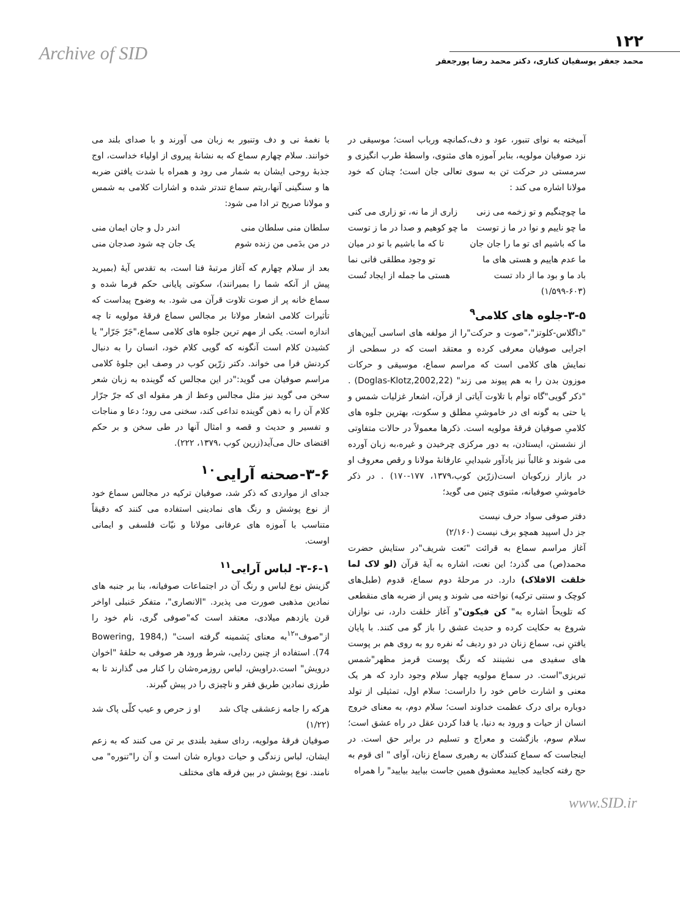Archive of SID
۱۲۲
محمد جعفر یوسفیان کناری، دکتر محمد رضا پورجعفر
آمیخته به نوای تنبور، عود و دف،کمانچه ورباب است؛ موسیقی در نزد صوفیان مولویه، بنابر آموزه های مثنوی، واسطهٔ طرب انگیزی و سرمستی در حرکت تن به سوی تعالی جان است؛ چنان که خود مولانا اشاره می کند :
ما چوچنگیم و تو زخمه می زنی زاری از ما نه، تو زاری می کنی
ما چو ناییم و نوا در ما ز توست ما چو کوهیم و صدا در ما ز توست
ما که باشیم ای تو ما را جان جان تا که ما باشیم با تو در میان
ما عدم هاییم و هستی های ما تو وجود مطلقی فانی نما
باد ما و بود ما از داد تست هستی ما جمله از ایجاد تُست
(۱/۵۹۹-۶۰۳)
۳-۵-جلوه های کلامی<sup>۹</sup>
"داگلاس-کلوتز"،"صوت و حرکت"را از مولفه های اساسی آیین‌های اجرایی صوفیان معرفی کرده و معتقد است که در سطحی از نمایش های کلامی است که مراسم سماع، موسیقی و حرکات موزون بدن را به هم پیوند می زند" (Doglas-Klotz,2002,22) . "ذکر گویی"گاه توأم با تلاوت آیاتی از قرآن، اشعار غزلیات شمس و یا حتی به گونه ای در خاموشیِ مطلق و سکوت، بهترین جلوه های کلامیِ صوفیان فرقهٔ مولویه است. ذکرها معمولاً در حالات متفاوتی از نشستن، ایستادن، به دور مرکزی چرخیدن و غیره،به زبان آورده می شوند و غالباً نیز یادآور شیداییِ عارفانهٔ مولانا و رقص معروف او در بازار زرکوبان است(زرّین کوب،۱۳۷۹، ۱۷۷-۱۷۰) . در ذکر خاموشیِ صوفیانه، مثنوی چنین می گوید؛
دفتر صوفی سواد حرف نیست
جز دل اسپید همچو برف نیست (۲/۱۶۰)
آغاز مراسم سماع به قرائت "نَعت شریف"در ستایش حضرت محمد(ص) می گذرد؛ این نعت، اشاره به آیهٔ قرآن (لو لاک لما خلقت الافلاک) دارد. در مرحلهٔ دوم سماع، قدوم (طبل‌های کوچک و سنتی ترکیه) نواخته می شوند و پس از ضربه های منقطعی که تلویحاً اشاره به" کن فیکون"و آغاز خلقت دارد، نی نوازان شروع به حکایت کرده و حدیث عشق را باز گو می کنند. با پایان یافتنِ نی، سماع زنان در دو ردیف نُه نفره رو به روی هم بر پوست های سفیدی می نشینند که رنگ پوست قرمز مظهر"شمس تبریزی"است. در سماع مولویه چهار سلام وجود دارد که هر یک معنی و اشارت خاص خود را داراست: سلام اول، تمثیلی از تولد دوباره برای درک عظمت خداوند است؛ سلام دوم، به معنای خروج انسان از حیات و ورود به دنیا، یا فدا کردن عقل در راه عشق است؛ سلام سوم، بازگشت و معراج و تسلیم در برابر حق است. در اینجاست که سماع کنندگان به رهبری سماع زنان، آوای " ای قوم به حج رفته کجایید کجایید معشوق همین جاست بیایید بیایید" را همراه
با نغمهٔ نی و دف وتنبور به زبان می آورند و با صدای بلند می خوانند. سلام چهارم سماع که به نشانهٔ پیروی از اولیاء خداست، اوج جذبهٔ روحی ایشان به شمار می رود و همراه با شدت یافتن ضربه ها و سنگینی آنها،ریتم سماع تندتر شده و اشارات کلامی به شمس و مولانا صریح تر ادا می شود:
سلطان منی سلطان منی اندر دل و جان ایمان منی
در من بدَمی من زنده شوم یک جان چه شود صدجان منی
بعد از سلام چهارم که آغاز مرتبهٔ فنا است، به تقدس آیهٔ (بمیرید پیش از آنکه شما را بمیرانند)، سکوتی پایانی حکم فرما شده و سماع خانه پر از صوت تلاوت قرآن می شود. به وضوح پیداست که تأثیرات کلامی اشعار مولانا بر مجالس سماع فرقهٔ مولویه تا چه اندازه است. یکی از مهم ترین جلوه های کلامی سماع،"جَرّ جَرّار" یا کشیدن کلام است آنگونه که گویی کلام خود، انسان را به دنبال کردنش فرا می خواند. دکتر زرّین کوب در وصف این جلوهٔ کلامی مراسم صوفیان می گوید:"در این مجالس که گوینده به زبان شعر سخن می گوید نیز مثل مجالس وعظ از هر مقوله ای که جرّ جرّار کلام آن را به ذهن گوینده تداعی کند، سخنی می رود؛ دعا و مناجات و تفسیر و حدیث و قصه و امثال آنها در طی سخن و بر حکم اقتضای حال می‌آید(زرین کوب ،۱۳۷۹، ۲۲۲).
۳-۶-صحنه آرایی<sup>۱۰</sup>
جدای از مواردی که ذکر شد، صوفیان ترکیه در مجالس سماع خود از نوع پوشش و رنگ های نمادینی استفاده می کنند که دقیقاً متناسب با آموزه های عرفانی مولانا و نیّات فلسفی و ایمانی اوست.
۳-۶-۱- لباس آرایی<sup>۱۱</sup>
گزینش نوع لباس و رنگ آن در اجتماعات صوفیانه، بنا بر جنبه های نمادین مذهبی صورت می پذیرد. "الانصاری"، متفکر حَنبلی اواخر قرن یازدهم میلادی، معتقد است که"صوفی گری، نام خود را از"صوف"<sup>۱۲</sup>به معنای پَشمینه گرفته است" (Bowering, 1984, 74). استفاده از چنین ردایی، شرط ورود هر صوفی به حلقهٔ "اخوان درویش" است.دراویش، لباس روزمره‌شان را کنار می گذارند تا به طرزی نمادین طریق فقر و ناچیزی را در پیش گیرند.
هرکه را جامه زعشقی چاک شد او ز حرص و عیب کلّی پاک شد
(۱/۲۲)
صوفیان فرقهٔ مولویه، ردای سفید بلندی بر تن می کنند که به زعم ایشان، لباس زندگی و حیات دوباره شان است و آن را"تنوره" می نامند. نوع پوشش در بین فرقه های مختلف
www.SID.ir